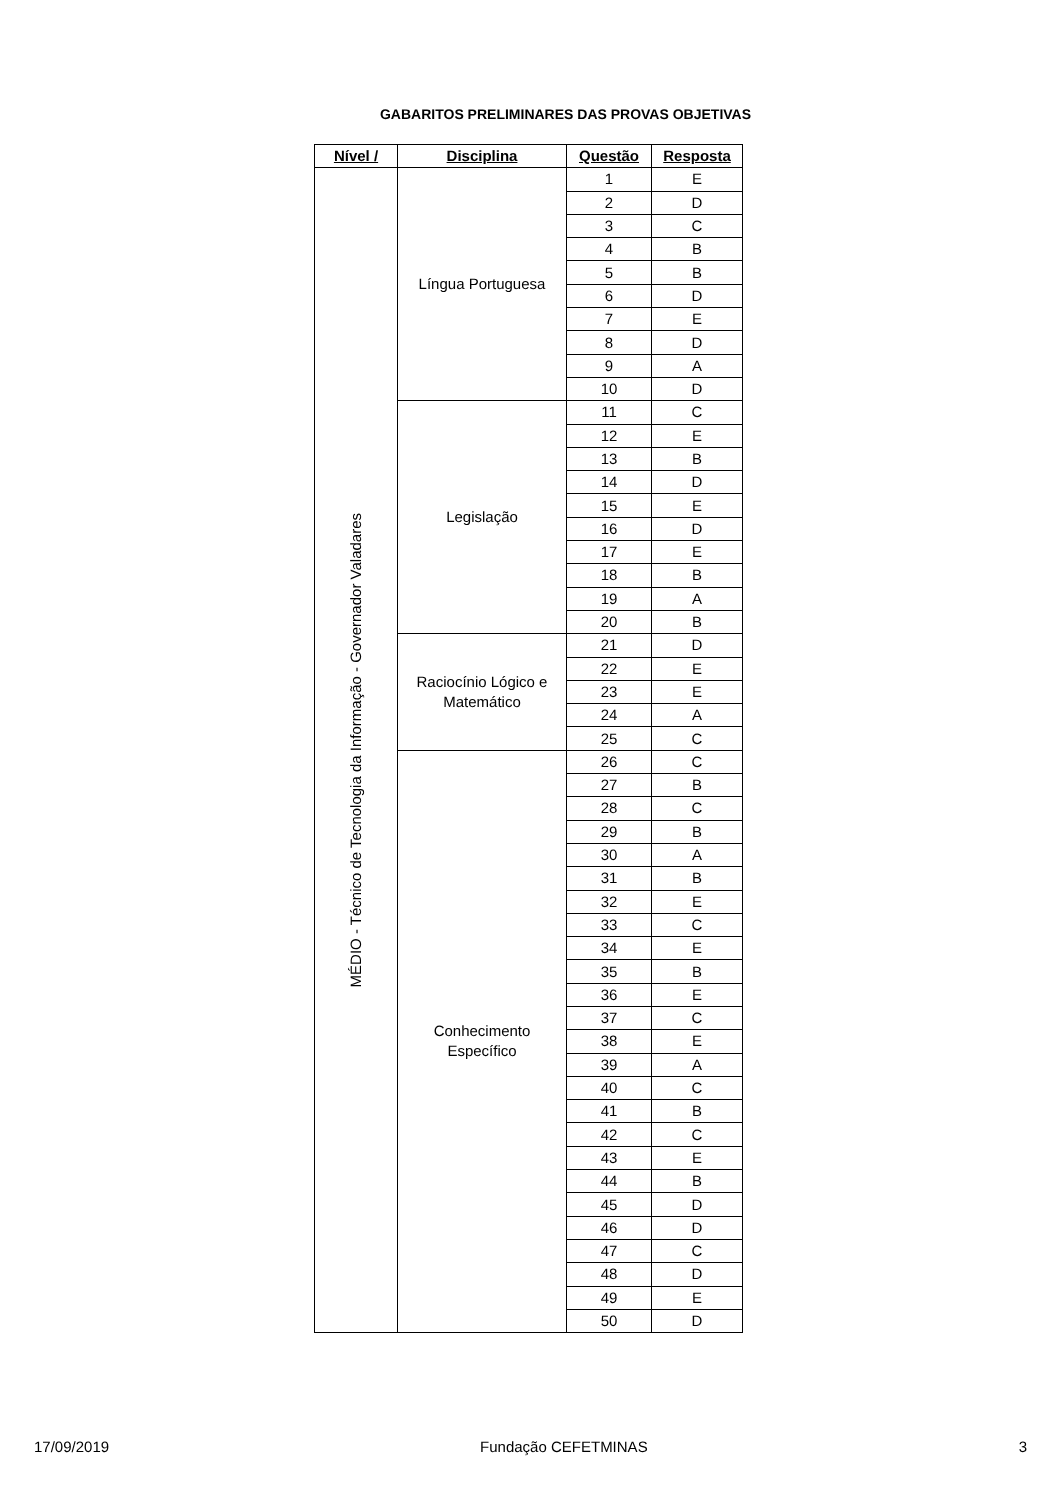GABARITOS PRELIMINARES DAS PROVAS OBJETIVAS
| Nível / | Disciplina | Questão | Resposta |
| --- | --- | --- | --- |
| MÉDIO - Técnico de Tecnologia da Informação - Governador Valadares | Língua Portuguesa | 1 | E |
| | | 2 | D |
| | | 3 | C |
| | | 4 | B |
| | | 5 | B |
| | | 6 | D |
| | | 7 | E |
| | | 8 | D |
| | | 9 | A |
| | | 10 | D |
| | Legislação | 11 | C |
| | | 12 | E |
| | | 13 | B |
| | | 14 | D |
| | | 15 | E |
| | | 16 | D |
| | | 17 | E |
| | | 18 | B |
| | | 19 | A |
| | | 20 | B |
| | Raciocínio Lógico e Matemático | 21 | D |
| | | 22 | E |
| | | 23 | E |
| | | 24 | A |
| | | 25 | C |
| | Conhecimento Específico | 26 | C |
| | | 27 | B |
| | | 28 | C |
| | | 29 | B |
| | | 30 | A |
| | | 31 | B |
| | | 32 | E |
| | | 33 | C |
| | | 34 | E |
| | | 35 | B |
| | | 36 | E |
| | | 37 | C |
| | | 38 | E |
| | | 39 | A |
| | | 40 | C |
| | | 41 | B |
| | | 42 | C |
| | | 43 | E |
| | | 44 | B |
| | | 45 | D |
| | | 46 | D |
| | | 47 | C |
| | | 48 | D |
| | | 49 | E |
| | | 50 | D |
17/09/2019 Fundação CEFETMINAS 3